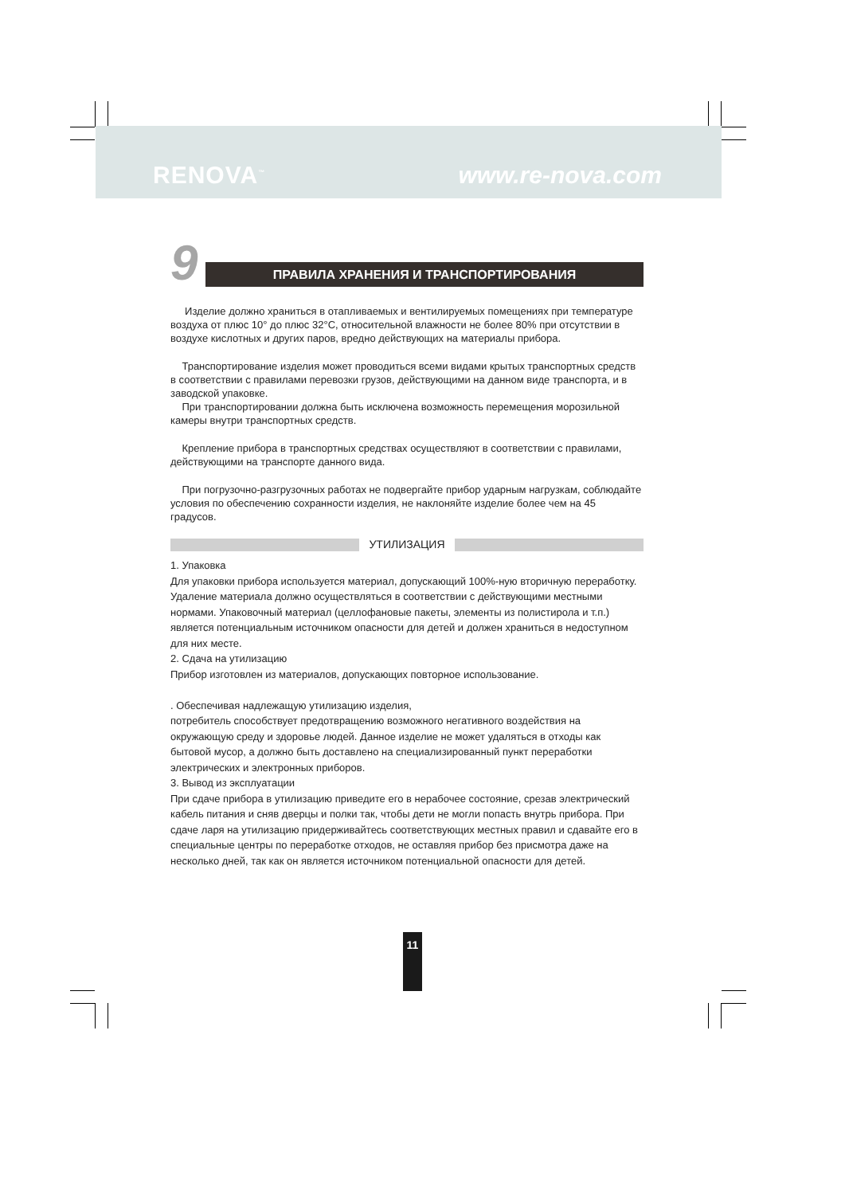RENOVA<sup>™</sup> www.re-nova.com
9
ПРАВИЛА ХРАНЕНИЯ И ТРАНСПОРТИРОВАНИЯ
Изделие должно храниться в отапливаемых и вентилируемых помещениях при температуре воздуха от плюс 10° до плюс 32°С, относительной влажности не более 80% при отсутствии в воздухе кислотных и других паров, вредно действующих на материалы прибора.
Транспортирование изделия может проводиться всеми видами крытых транспортных средств в соответствии с правилами перевозки грузов, действующими на данном виде транспорта, и в заводской упаковке.
При транспортировании должна быть исключена возможность перемещения морозильной камеры внутри транспортных средств.
Крепление прибора в транспортных средствах осуществляют в соответствии с правилами, действующими на транспорте данного вида.
При погрузочно-разгрузочных работах не подвергайте прибор ударным нагрузкам, соблюдайте условия по обеспечению сохранности изделия, не наклоняйте изделие более чем на 45 градусов.
УТИЛИЗАЦИЯ
1. Упаковка
Для упаковки прибора используется материал, допускающий 100%-ную вторичную переработку.
Удаление материала должно осуществляться в соответствии с действующими местными нормами. Упаковочный материал (целлофановые пакеты, элементы из полистирола и т.п.) является потенциальным источником опасности для детей и должен храниться в недоступном для них месте.
2. Сдача на утилизацию
Прибор изготовлен из материалов, допускающих повторное использование.
. Обеспечивая надлежащую утилизацию изделия,
потребитель способствует предотвращению возможного негативного воздействия на окружающую среду и здоровье людей. Данное изделие не может удаляться в отходы как бытовой мусор, а должно быть доставлено на специализированный пункт переработки электрических и электронных приборов.
3. Вывод из эксплуатации
При сдаче прибора в утилизацию приведите его в нерабочее состояние, срезав электрический кабель питания и сняв дверцы и полки так, чтобы дети не могли попасть внутрь прибора. При сдаче ларя на утилизацию придерживайтесь соответствующих местных правил и сдавайте его в специальные центры по переработке отходов, не оставляя прибор без присмотра даже на несколько дней, так как он является источником потенциальной опасности для детей.
11